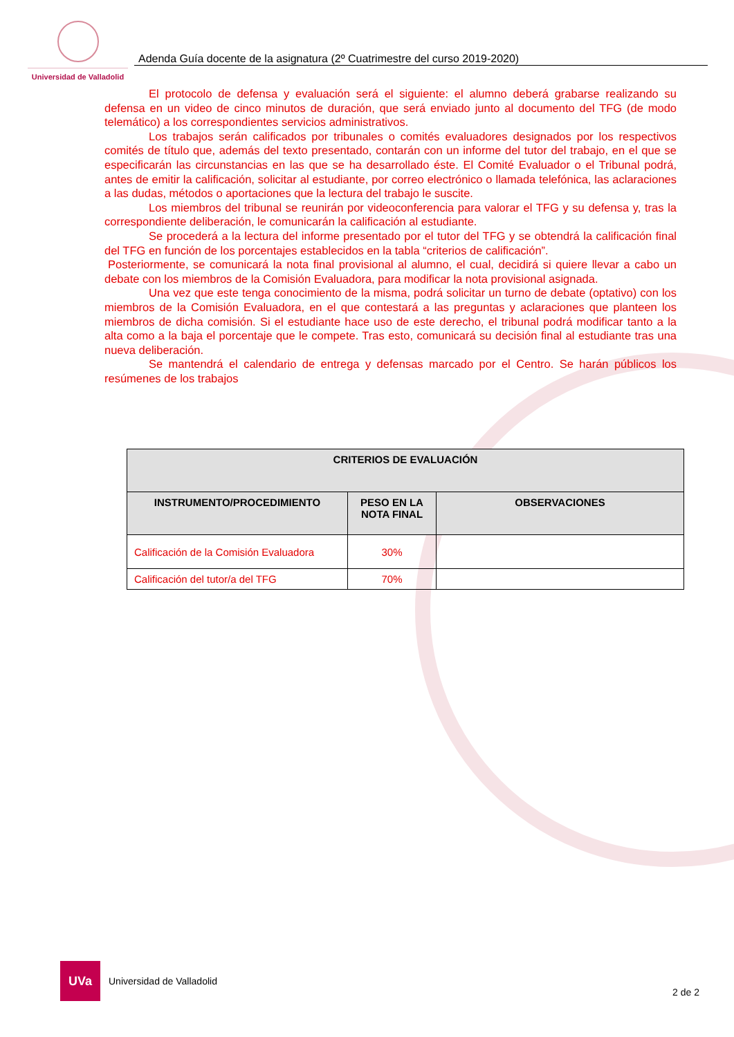Universidad de Valladolid
Adenda Guía docente de la asignatura (2º Cuatrimestre del curso 2019-2020)
El protocolo de defensa y evaluación será el siguiente: el alumno deberá grabarse realizando su defensa en un video de cinco minutos de duración, que será enviado junto al documento del TFG (de modo telemático) a los correspondientes servicios administrativos.
Los trabajos serán calificados por tribunales o comités evaluadores designados por los respectivos comités de título que, además del texto presentado, contarán con un informe del tutor del trabajo, en el que se especificarán las circunstancias en las que se ha desarrollado éste. El Comité Evaluador o el Tribunal podrá, antes de emitir la calificación, solicitar al estudiante, por correo electrónico o llamada telefónica, las aclaraciones a las dudas, métodos o aportaciones que la lectura del trabajo le suscite.
Los miembros del tribunal se reunirán por videoconferencia para valorar el TFG y su defensa y, tras la correspondiente deliberación, le comunicarán la calificación al estudiante.
Se procederá a la lectura del informe presentado por el tutor del TFG y se obtendrá la calificación final del TFG en función de los porcentajes establecidos en la tabla “criterios de calificación”.
Posteriormente, se comunicará la nota final provisional al alumno, el cual, decidirá si quiere llevar a cabo un debate con los miembros de la Comisión Evaluadora, para modificar la nota provisional asignada.
Una vez que este tenga conocimiento de la misma, podrá solicitar un turno de debate (optativo) con los miembros de la Comisión Evaluadora, en el que contestará a las preguntas y aclaraciones que planteen los miembros de dicha comisión. Si el estudiante hace uso de este derecho, el tribunal podrá modificar tanto a la alta como a la baja el porcentaje que le compete. Tras esto, comunicará su decisión final al estudiante tras una nueva deliberación.
Se mantendrá el calendario de entrega y defensas marcado por el Centro. Se harán públicos los resúmenes de los trabajos
| CRITERIOS DE EVALUACIÓN | | |
| --- | --- | --- |
| INSTRUMENTO/PROCEDIMIENTO | PESO EN LA NOTA FINAL | OBSERVACIONES |
| Calificación de la Comisión Evaluadora | 30% | |
| Calificación del tutor/a del TFG | 70% | |
UVa
Universidad de Valladolid
2 de 2